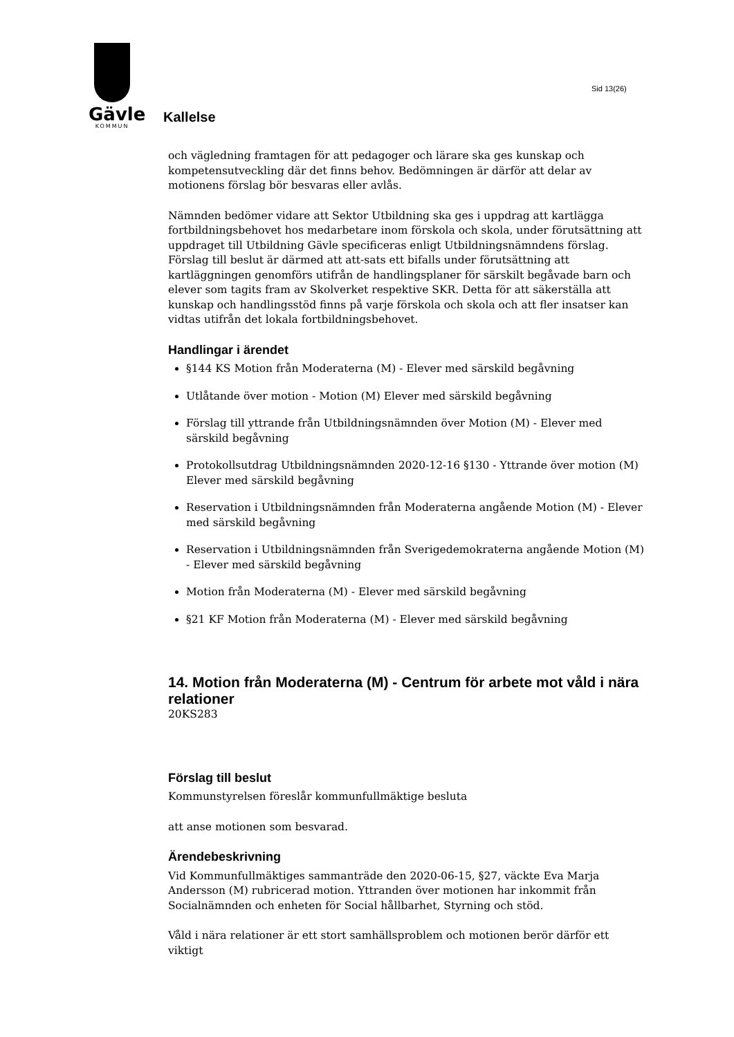Gävle
KOMMUN
Sid 13(26)
Kallelse
och vägledning framtagen för att pedagoger och lärare ska ges kunskap och kompetensutveckling där det finns behov. Bedömningen är därför att delar av motionens förslag bör besvaras eller avlås.
Nämnden bedömer vidare att Sektor Utbildning ska ges i uppdrag att kartlägga fortbildningsbehovet hos medarbetare inom förskola och skola, under förutsättning att uppdraget till Utbildning Gävle specificeras enligt Utbildningsnämndens förslag. Förslag till beslut är därmed att att-sats ett bifalls under förutsättning att kartläggningen genomförs utifrån de handlingsplaner för särskilt begåvade barn och elever som tagits fram av Skolverket respektive SKR. Detta för att säkerställa att kunskap och handlingsstöd finns på varje förskola och skola och att fler insatser kan vidtas utifrån det lokala fortbildningsbehovet.
Handlingar i ärendet
§144 KS Motion från Moderaterna (M) - Elever med särskild begåvning
Utlåtande över motion - Motion (M) Elever med särskild begåvning
Förslag till yttrande från Utbildningsnämnden över Motion (M) - Elever med särskild begåvning
Protokollsutdrag Utbildningsnämnden 2020-12-16 §130 - Yttrande över motion (M) Elever med särskild begåvning
Reservation i Utbildningsnämnden från Moderaterna angående Motion (M) - Elever med särskild begåvning
Reservation i Utbildningsnämnden från Sverigedemokraterna angående Motion (M) - Elever med särskild begåvning
Motion från Moderaterna (M) - Elever med särskild begåvning
§21 KF Motion från Moderaterna (M) - Elever med särskild begåvning
14. Motion från Moderaterna (M) - Centrum för arbete mot våld i nära relationer
20KS283
Förslag till beslut
Kommunstyrelsen föreslår kommunfullmäktige besluta
att anse motionen som besvarad.
Ärendebeskrivning
Vid Kommunfullmäktiges sammanträde den 2020-06-15, §27, väckte Eva Marja Andersson (M) rubricerad motion. Yttranden över motionen har inkommit från Socialnämnden och enheten för Social hållbarhet, Styrning och stöd.
Våld i nära relationer är ett stort samhällsproblem och motionen berör därför ett viktigt